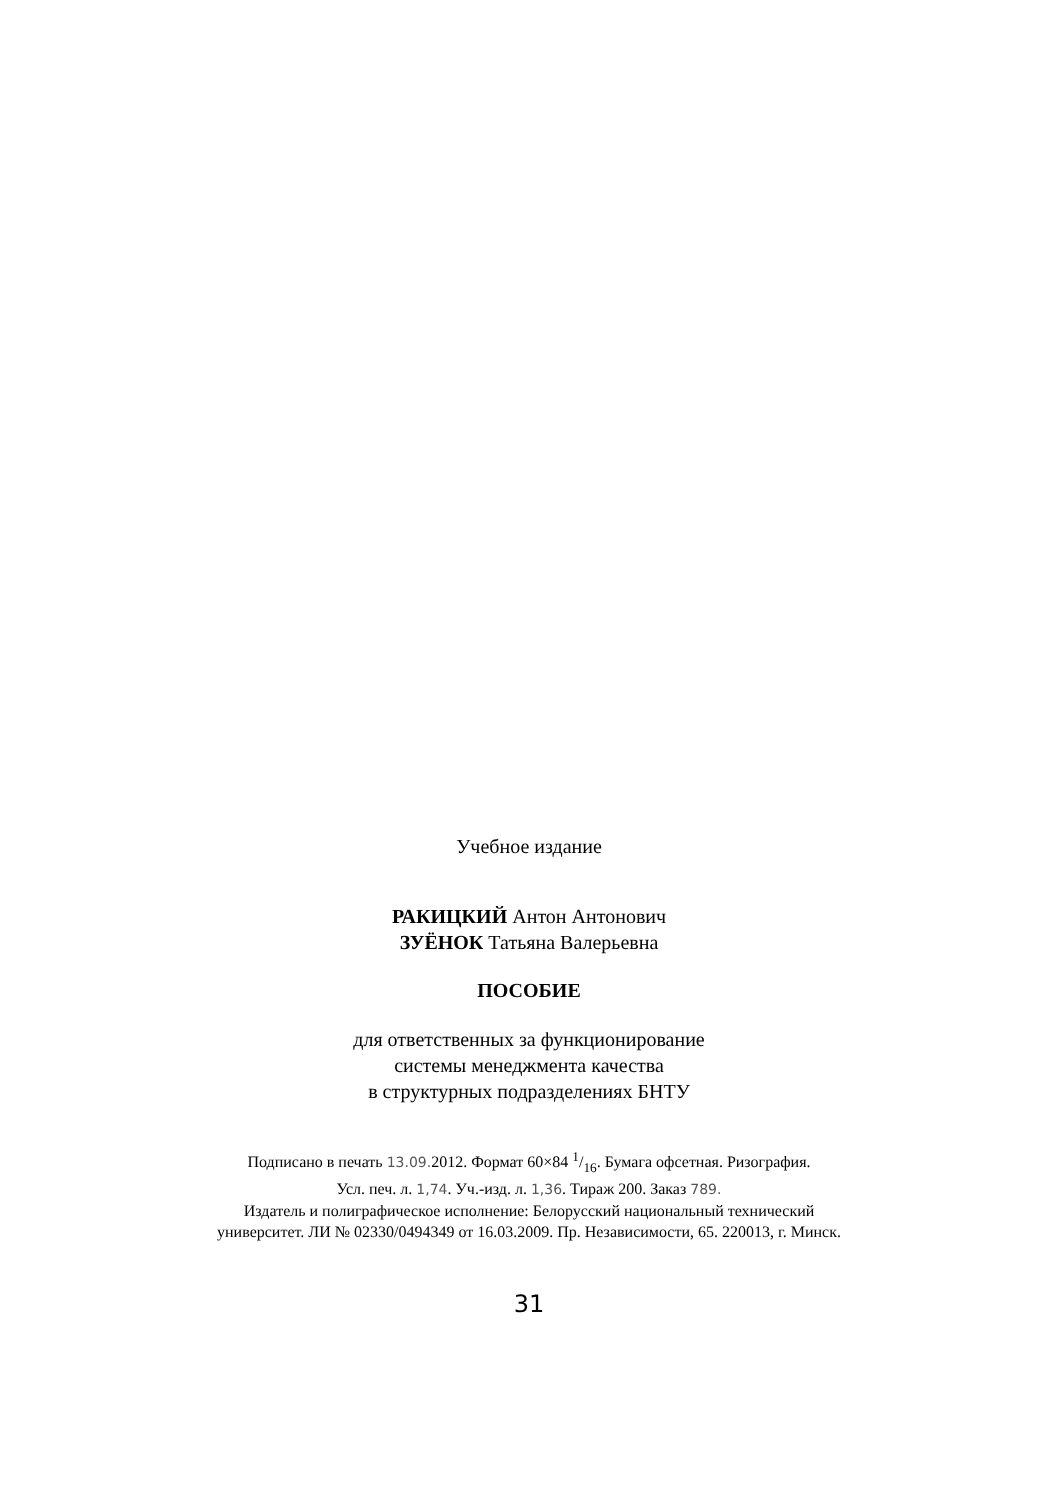Учебное издание
РАКИЦКИЙ Антон Антонович
ЗУЁНОК Татьяна Валерьевна
ПОСОБИЕ
для ответственных за функционирование
системы менеджмента качества
в структурных подразделениях БНТУ
Подписано в печать 13.09. 2012. Формат 60×84 1/16. Бумага офсетная. Ризография.
Усл. печ. л. 1,74. Уч.-изд. л. 1,36. Тираж 200. Заказ 789.
Издатель и полиграфическое исполнение: Белорусский национальный технический
университет. ЛИ № 02330/0494349 от 16.03.2009. Пр. Независимости, 65. 220013, г. Минск.
31